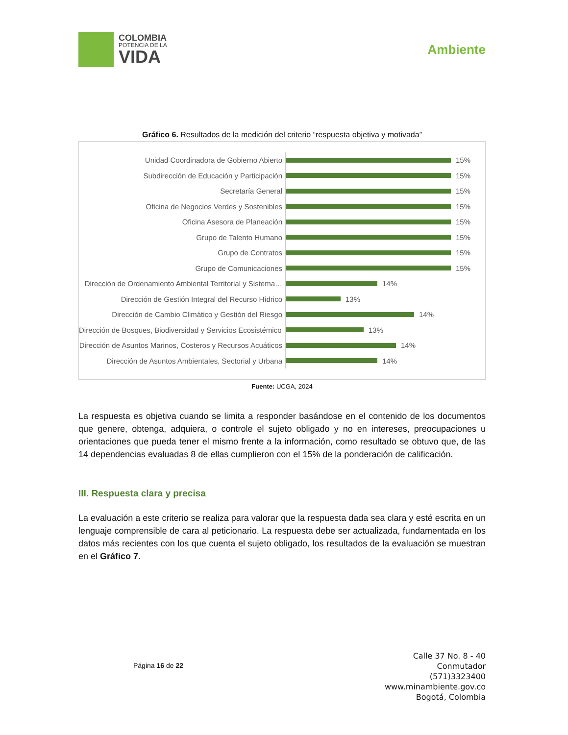COLOMBIA
POTENCIA DE LA
VIDA
Ambiente
Gráfico 6. Resultados de la medición del criterio “respuesta objetiva y motivada”
Unidad Coordinadora de Gobierno Abierto
15%
Subdirección de Educación y Participación
15%
Secretaría General
15%
Oficina de Negocios Verdes y Sostenibles
15%
Oficina Asesora de Planeación
15%
Grupo de Talento Humano
15%
Grupo de Contratos
15%
Grupo de Comunicaciones
15%
Dirección de Ordenamiento Ambiental Territorial y Sistema…
14%
Dirección de Gestión Integral del Recurso Hídrico
13%
Dirección de Cambio Climático y Gestión del Riesgo
14%
Dirección de Bosques, Biodiversidad y Servicios Ecosistémicos
13%
Dirección de Asuntos Marinos, Costeros y Recursos Acuáticos
14%
Dirección de Asuntos Ambientales, Sectorial y Urbana
14%
Fuente: UCGA, 2024
La respuesta es objetiva cuando se limita a responder basándose en el contenido de los documentos que genere, obtenga, adquiera, o controle el sujeto obligado y no en intereses, preocupaciones u orientaciones que pueda tener el mismo frente a la información, como resultado se obtuvo que, de las 14 dependencias evaluadas 8 de ellas cumplieron con el 15% de la ponderación de calificación.
III. Respuesta clara y precisa
La evaluación a este criterio se realiza para valorar que la respuesta dada sea clara y esté escrita en un lenguaje comprensible de cara al peticionario. La respuesta debe ser actualizada, fundamentada en los datos más recientes con los que cuenta el sujeto obligado, los resultados de la evaluación se muestran en el Gráfico 7.
Página 16 de 22
Calle 37 No. 8 - 40
Conmutador
(571)3323400
www.minambiente.gov.co
Bogotá, Colombia